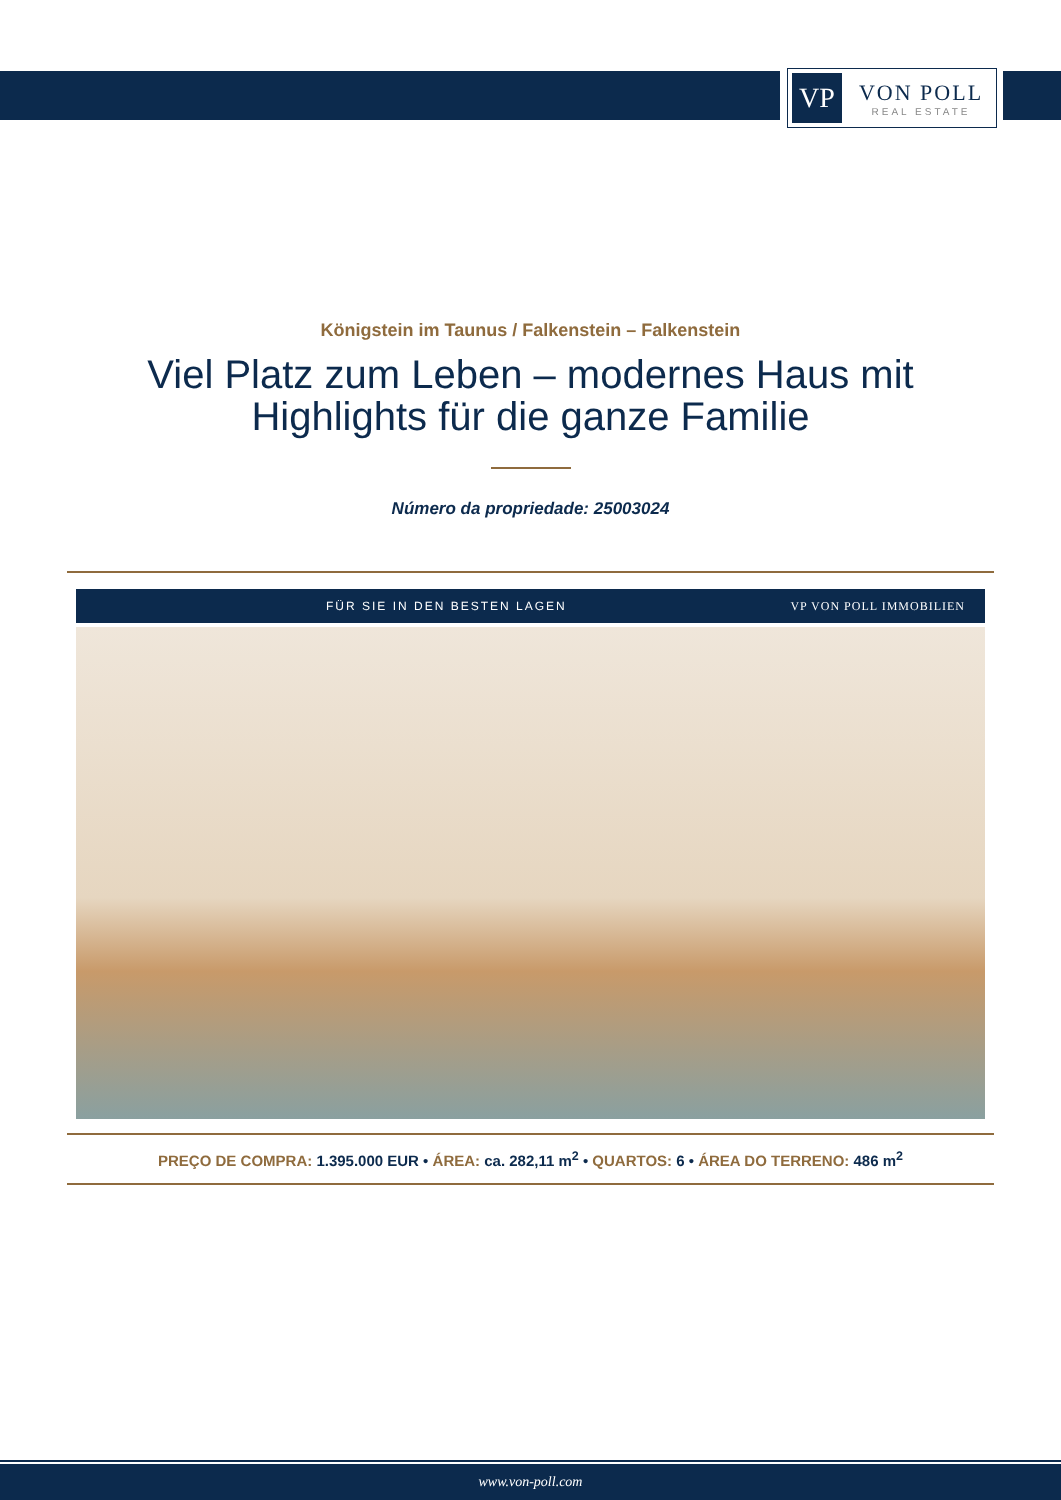VP
VON POLL
REAL ESTATE
Königstein im Taunus / Falkenstein – Falkenstein
Viel Platz zum Leben – modernes Haus mit Highlights für die ganze Familie
Número da propriedade: 25003024
FÜR SIE IN DEN BESTEN LAGEN VP VON POLL IMMOBILIEN
PREÇO DE COMPRA: 1.395.000 EUR • ÁREA: ca. 282,11 m<sup>2</sup> • QUARTOS: 6 • ÁREA DO TERRENO: 486 m<sup>2</sup>
www.von-poll.com